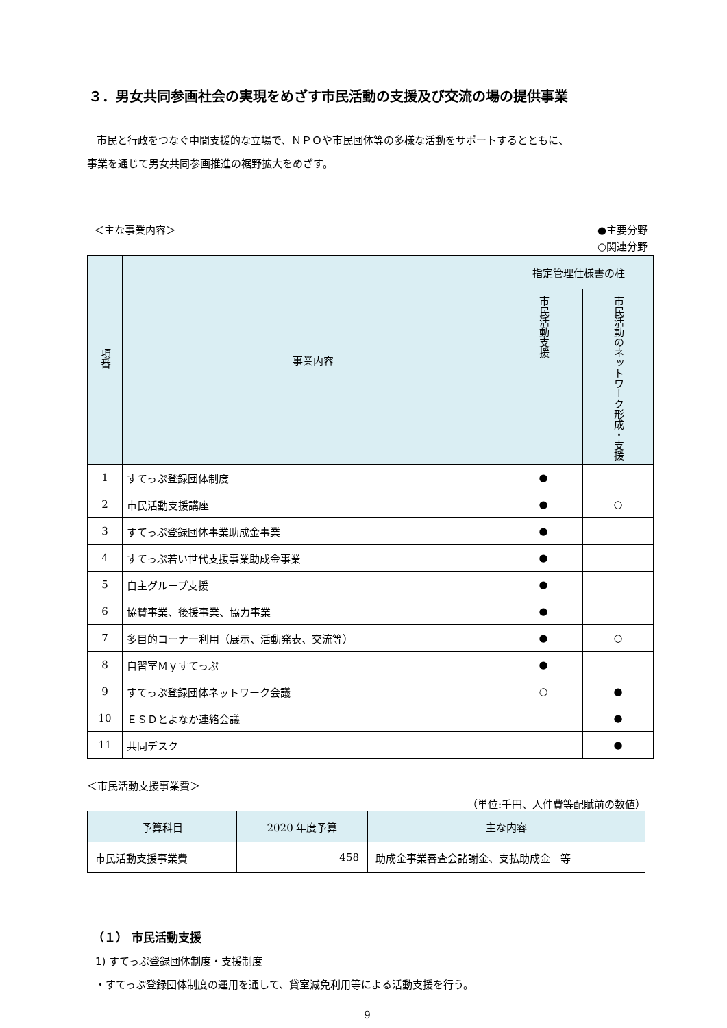３．男女共同参画社会の実現をめざす市民活動の支援及び交流の場の提供事業
市民と行政をつなぐ中間支援的な立場で、ＮＰＯや市民団体等の多様な活動をサポートするとともに、
事業を通じて男女共同参画推進の裾野拡大をめざす。
＜主な事業内容＞
●主要分野
○関連分野
| 項番 | 事業内容 | 指定管理仕様書の柱 | |
| --- | --- | --- | --- |
| | | 市民活動支援 | 市民活動のネットワーク形成・支援 |
| 1 | すてっぷ登録団体制度 | ● | |
| 2 | 市民活動支援講座 | ● | ○ |
| 3 | すてっぷ登録団体事業助成金事業 | ● | |
| 4 | すてっぷ若い世代支援事業助成金事業 | ● | |
| 5 | 自主グループ支援 | ● | |
| 6 | 協賛事業、後援事業、協力事業 | ● | |
| 7 | 多目的コーナー利用（展示、活動発表、交流等） | ● | ○ |
| 8 | 自習室Ｍｙすてっぷ | ● | |
| 9 | すてっぷ登録団体ネットワーク会議 | ○ | ● |
| 10 | ＥＳＤとよなか連絡会議 | | ● |
| 11 | 共同デスク | | ● |
＜市民活動支援事業費＞
（単位:千円、人件費等配賦前の数値）
| 予算科目 | 2020 年度予算 | 主な内容 |
| --- | --- | --- |
| 市民活動支援事業費 | 458 | 助成金事業審査会諸謝金、支払助成金 等 |
（１） 市民活動支援
1) すてっぷ登録団体制度・支援制度
・すてっぷ登録団体制度の運用を通して、貸室減免利用等による活動支援を行う。
9